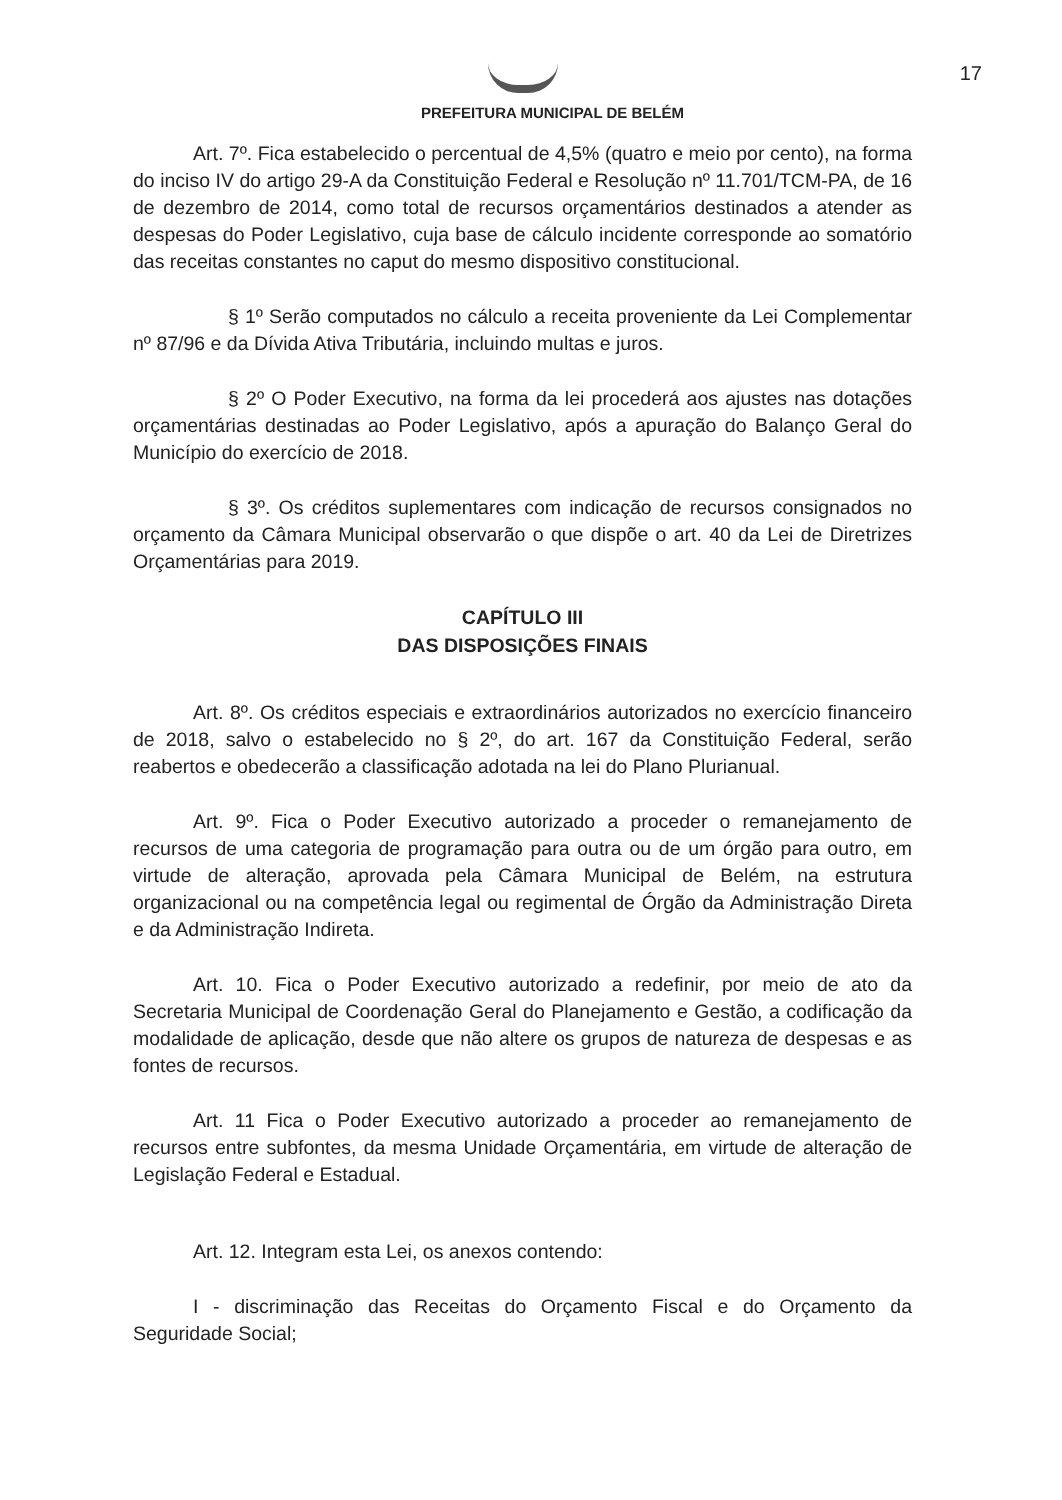17
PREFEITURA MUNICIPAL DE BELÉM
Art. 7º. Fica estabelecido o percentual de 4,5% (quatro e meio por cento), na forma do inciso IV do artigo 29-A da Constituição Federal e Resolução nº 11.701/TCM-PA, de 16 de dezembro de 2014, como total de recursos orçamentários destinados a atender as despesas do Poder Legislativo, cuja base de cálculo incidente corresponde ao somatório das receitas constantes no caput do mesmo dispositivo constitucional.
§ 1º Serão computados no cálculo a receita proveniente da Lei Complementar nº 87/96 e da Dívida Ativa Tributária, incluindo multas e juros.
§ 2º O Poder Executivo, na forma da lei procederá aos ajustes nas dotações orçamentárias destinadas ao Poder Legislativo, após a apuração do Balanço Geral do Município do exercício de 2018.
§ 3º. Os créditos suplementares com indicação de recursos consignados no orçamento da Câmara Municipal observarão o que dispõe o art. 40 da Lei de Diretrizes Orçamentárias para 2019.
CAPÍTULO III
DAS DISPOSIÇÕES FINAIS
Art. 8º. Os créditos especiais e extraordinários autorizados no exercício financeiro de 2018, salvo o estabelecido no § 2º, do art. 167 da Constituição Federal, serão reabertos e obedecerão a classificação adotada na lei do Plano Plurianual.
Art. 9º. Fica o Poder Executivo autorizado a proceder o remanejamento de recursos de uma categoria de programação para outra ou de um órgão para outro, em virtude de alteração, aprovada pela Câmara Municipal de Belém, na estrutura organizacional ou na competência legal ou regimental de Órgão da Administração Direta e da Administração Indireta.
Art. 10. Fica o Poder Executivo autorizado a redefinir, por meio de ato da Secretaria Municipal de Coordenação Geral do Planejamento e Gestão, a codificação da modalidade de aplicação, desde que não altere os grupos de natureza de despesas e as fontes de recursos.
Art. 11 Fica o Poder Executivo autorizado a proceder ao remanejamento de recursos entre subfontes, da mesma Unidade Orçamentária, em virtude de alteração de Legislação Federal e Estadual.
Art. 12. Integram esta Lei, os anexos contendo:
I - discriminação das Receitas do Orçamento Fiscal e do Orçamento da Seguridade Social;